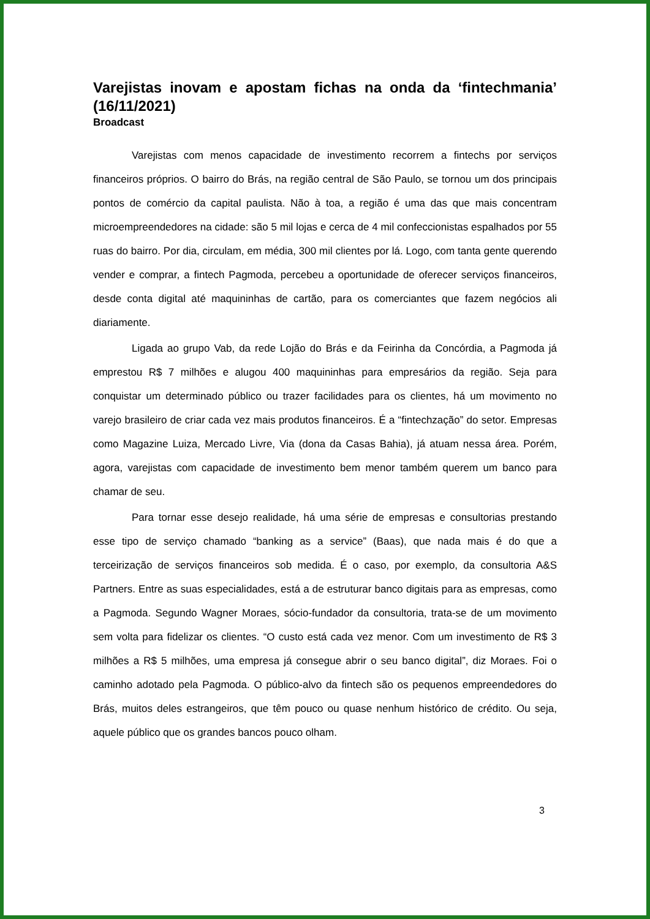Varejistas inovam e apostam fichas na onda da ‘fintechmania’ (16/11/2021)
Broadcast
Varejistas com menos capacidade de investimento recorrem a fintechs por serviços financeiros próprios. O bairro do Brás, na região central de São Paulo, se tornou um dos principais pontos de comércio da capital paulista. Não à toa, a região é uma das que mais concentram microempreendedores na cidade: são 5 mil lojas e cerca de 4 mil confeccionistas espalhados por 55 ruas do bairro. Por dia, circulam, em média, 300 mil clientes por lá. Logo, com tanta gente querendo vender e comprar, a fintech Pagmoda, percebeu a oportunidade de oferecer serviços financeiros, desde conta digital até maquininhas de cartão, para os comerciantes que fazem negócios ali diariamente.
Ligada ao grupo Vab, da rede Lojão do Brás e da Feirinha da Concórdia, a Pagmoda já emprestou R$ 7 milhões e alugou 400 maquininhas para empresários da região. Seja para conquistar um determinado público ou trazer facilidades para os clientes, há um movimento no varejo brasileiro de criar cada vez mais produtos financeiros. É a “fintechzação” do setor. Empresas como Magazine Luiza, Mercado Livre, Via (dona da Casas Bahia), já atuam nessa área. Porém, agora, varejistas com capacidade de investimento bem menor também querem um banco para chamar de seu.
Para tornar esse desejo realidade, há uma série de empresas e consultorias prestando esse tipo de serviço chamado “banking as a service” (Baas), que nada mais é do que a terceirização de serviços financeiros sob medida. É o caso, por exemplo, da consultoria A&S Partners. Entre as suas especialidades, está a de estruturar banco digitais para as empresas, como a Pagmoda. Segundo Wagner Moraes, sócio-fundador da consultoria, trata-se de um movimento sem volta para fidelizar os clientes. “O custo está cada vez menor. Com um investimento de R$ 3 milhões a R$ 5 milhões, uma empresa já consegue abrir o seu banco digital”, diz Moraes. Foi o caminho adotado pela Pagmoda. O público-alvo da fintech são os pequenos empreendedores do Brás, muitos deles estrangeiros, que têm pouco ou quase nenhum histórico de crédito. Ou seja, aquele público que os grandes bancos pouco olham.
3